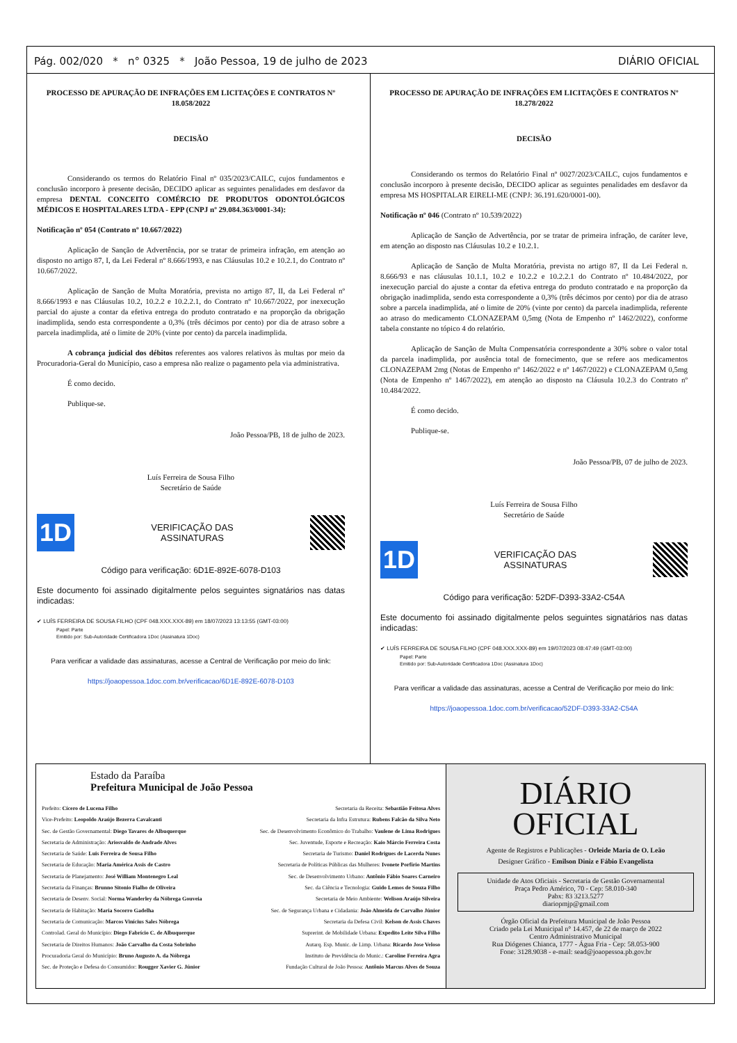Pág. 002/020 * n° 0325 * João Pessoa, 19 de julho de 2023 DIÁRIO OFICIAL
PROCESSO DE APURAÇÃO DE INFRAÇÕES EM LICITAÇÕES E CONTRATOS Nº 18.058/2022
DECISÃO
Considerando os termos do Relatório Final nº 035/2023/CAILC, cujos fundamentos e conclusão incorporo à presente decisão, DECIDO aplicar as seguintes penalidades em desfavor da empresa DENTAL CONCEITO COMÉRCIO DE PRODUTOS ODONTOLÓGICOS MÉDICOS E HOSPITALARES LTDA - EPP (CNPJ nº 29.084.363/0001-34):
Notificação nº 054 (Contrato nº 10.667/2022)
Aplicação de Sanção de Advertência, por se tratar de primeira infração, em atenção ao disposto no artigo 87, I, da Lei Federal nº 8.666/1993, e nas Cláusulas 10.2 e 10.2.1, do Contrato nº 10.667/2022.
Aplicação de Sanção de Multa Moratória, prevista no artigo 87, II, da Lei Federal nº 8.666/1993 e nas Cláusulas 10.2, 10.2.2 e 10.2.2.1, do Contrato nº 10.667/2022, por inexecução parcial do ajuste a contar da efetiva entrega do produto contratado e na proporção da obrigação inadimplida, sendo esta correspondente a 0,3% (três décimos por cento) por dia de atraso sobre a parcela inadimplida, até o limite de 20% (vinte por cento) da parcela inadimplida.
A cobrança judicial dos débitos referentes aos valores relativos às multas por meio da Procuradoria-Geral do Município, caso a empresa não realize o pagamento pela via administrativa.
É como decido.
Publique-se.
João Pessoa/PB, 18 de julho de 2023.
Luís Ferreira de Sousa Filho
Secretário de Saúde
1D
VERIFICAÇÃO DAS
ASSINATURAS
Código para verificação: 6D1E-892E-6078-D103
Este documento foi assinado digitalmente pelos seguintes signatários nas datas indicadas:
✔ LUÍS FERREIRA DE SOUSA FILHO (CPF 048.XXX.XXX-89) em 18/07/2023 13:13:55 (GMT-03:00)
Papel: Parte
Emitido por: Sub-Autoridade Certificadora 1Doc (Assinatura 1Doc)
Para verificar a validade das assinaturas, acesse a Central de Verificação por meio do link:
https://joaopessoa.1doc.com.br/verificacao/6D1E-892E-6078-D103
PROCESSO DE APURAÇÃO DE INFRAÇÕES EM LICITAÇÕES E CONTRATOS Nº 18.278/2022
DECISÃO
Considerando os termos do Relatório Final nº 0027/2023/CAILC, cujos fundamentos e conclusão incorporo à presente decisão, DECIDO aplicar as seguintes penalidades em desfavor da empresa MS HOSPITALAR EIRELI-ME (CNPJ: 36.191.620/0001-00).
Notificação nº 046 (Contrato nº 10.539/2022)
Aplicação de Sanção de Advertência, por se tratar de primeira infração, de caráter leve, em atenção ao disposto nas Cláusulas 10.2 e 10.2.1.
Aplicação de Sanção de Multa Moratória, prevista no artigo 87, II da Lei Federal n. 8.666/93 e nas cláusulas 10.1.1, 10.2 e 10.2.2 e 10.2.2.1 do Contrato nº 10.484/2022, por inexecução parcial do ajuste a contar da efetiva entrega do produto contratado e na proporção da obrigação inadimplida, sendo esta correspondente a 0,3% (três décimos por cento) por dia de atraso sobre a parcela inadimplida, até o limite de 20% (vinte por cento) da parcela inadimplida, referente ao atraso do medicamento CLONAZEPAM 0,5mg (Nota de Empenho nº 1462/2022), conforme tabela constante no tópico 4 do relatório.
Aplicação de Sanção de Multa Compensatória correspondente a 30% sobre o valor total da parcela inadimplida, por ausência total de fornecimento, que se refere aos medicamentos CLONAZEPAM 2mg (Notas de Empenho nº 1462/2022 e nº 1467/2022) e CLONAZEPAM 0,5mg (Nota de Empenho nº 1467/2022), em atenção ao disposto na Cláusula 10.2.3 do Contrato nº 10.484/2022.
É como decido.
Publique-se.
João Pessoa/PB, 07 de julho de 2023.
Luís Ferreira de Sousa Filho
Secretário de Saúde
1D
VERIFICAÇÃO DAS
ASSINATURAS
Código para verificação: 52DF-D393-33A2-C54A
Este documento foi assinado digitalmente pelos seguintes signatários nas datas indicadas:
✔ LUÍS FERREIRA DE SOUSA FILHO (CPF 048.XXX.XXX-89) em 19/07/2023 08:47:49 (GMT-03:00)
Papel: Parte
Emitido por: Sub-Autoridade Certificadora 1Doc (Assinatura 1Doc)
Para verificar a validade das assinaturas, acesse a Central de Verificação por meio do link:
https://joaopessoa.1doc.com.br/verificacao/52DF-D393-33A2-C54A
Estado da Paraíba
Prefeitura Municipal de João Pessoa
Prefeito: Cícero de Lucena Filho
Vice-Prefeito: Leopoldo Araújo Bezerra Cavalcanti
Sec. de Gestão Governamental: Diego Tavares de Albuquerque
Secretaria de Administração: Ariosvaldo de Andrade Alves
Secretaria de Saúde: Luis Ferreira de Sousa Filho
Secretaria de Educação: Maria América Assis de Castro
Secretaria de Planejamento: José William Montenegro Leal
Secretaria da Finanças: Brunno Sitonio Fialho de Oliveira
Secretaria de Desenv. Social: Norma Wanderley da Nóbrega Gouveia
Secretaria de Habitação: Maria Socorro Gadelha
Secretaria de Comunicação: Marcos Vinícius Sales Nóbrega
Controlad. Geral do Município: Diego Fabrício C. de Albuquerque
Secretaria de Direitos Humanos: João Carvalho da Costa Sobrinho
Procuradoria Geral do Município: Bruno Augusto A. da Nóbrega
Sec. de Proteção e Defesa do Consumidor: Rougger Xavier G. Júnior
Secretaria da Receita: Sebastião Feitosa Alves
Secretaria da Infra Estrutura: Rubens Falcão da Silva Neto
Sec. de Desenvolvimento Econômico do Trabalho: Vaulene de Lima Rodrigues
Sec. Juventude, Esporte e Recreação: Kaio Márcio Ferreira Costa
Secretaria de Turismo: Daniel Rodrigues de Lacerda Nunes
Secretaria de Políticas Públicas das Mulheres: Ivonete Porfírio Martins
Sec. de Desenvolvimento Urbano: Antônio Fábio Soares Carneiro
Sec. da Ciência e Tecnologia: Guido Lemos de Souza Filho
Secretaria de Meio Ambiente: Welison Araújo Silveira
Sec. de Segurança Urbana e Cidadania: João Almeida de Carvalho Júnior
Secretaria da Defesa Civil: Kelson de Assis Chaves
Suprerint. de Mobilidade Urbana: Expedito Leite Silva Filho
Autarq. Esp. Munic. de Limp. Urbana: Ricardo Jose Veloso
Instituto de Previdência do Munic.: Caroline Ferreira Agra
Fundação Cultural de João Pessoa: Antônio Marcus Alves de Souza
DIÁRIO
OFICIAL
Agente de Registros e Publicações - Orleide Maria de O. Leão
Designer Gráfico - Emilson Diniz e Fábio Evangelista
Unidade de Atos Oficiais - Secretaria de Gestão Governamental
Praça Pedro Américo, 70 - Cep: 58.010-340
Pabx: 83 3213.5277
diariopmjp@gmail.com
Órgão Oficial da Prefeitura Municipal de João Pessoa
Criado pela Lei Municipal n° 14.457, de 22 de março de 2022
Centro Administrativo Municipal
Rua Diógenes Chianca, 1777 - Água Fria - Cep: 58.053-900
Fone: 3128.9038 - e-mail: sead@joaopessoa.pb.gov.br